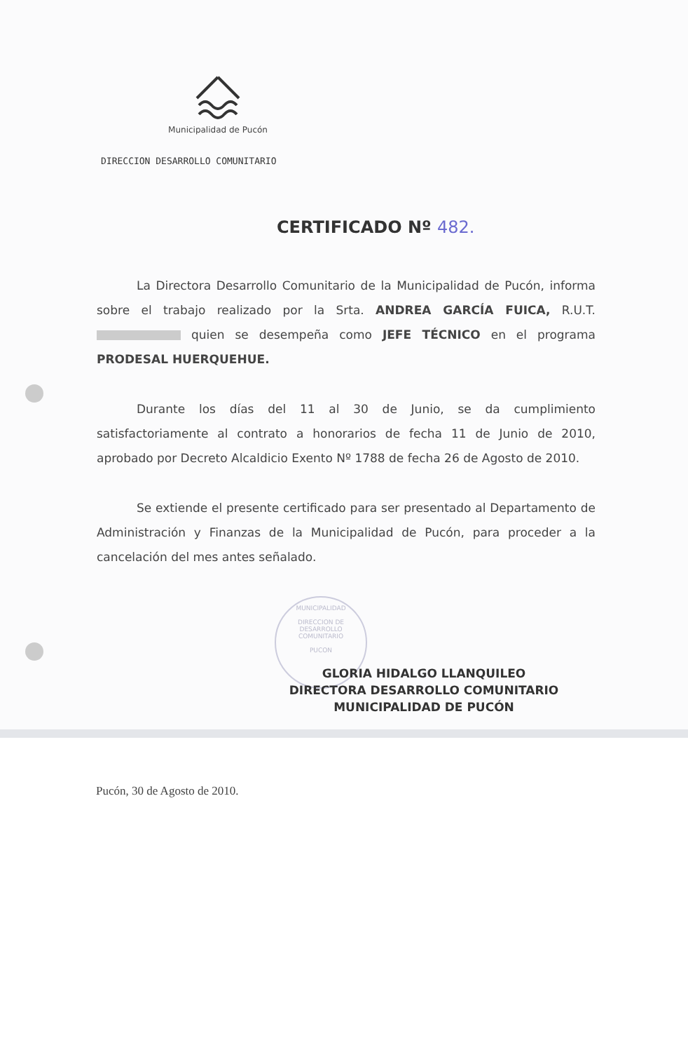Municipalidad de Pucón
DIRECCION DESARROLLO COMUNITARIO
CERTIFICADO Nº 482.
La Directora Desarrollo Comunitario de la Municipalidad de Pucón, informa sobre el trabajo realizado por la Srta. ANDREA GARCÍA FUICA, R.U.T. quien se desempeña como JEFE TÉCNICO en el programa PRODESAL HUERQUEHUE.
Durante los días del 11 al 30 de Junio, se da cumplimiento satisfactoriamente al contrato a honorarios de fecha 11 de Junio de 2010, aprobado por Decreto Alcaldicio Exento Nº 1788 de fecha 26 de Agosto de 2010.
Se extiende el presente certificado para ser presentado al Departamento de Administración y Finanzas de la Municipalidad de Pucón, para proceder a la cancelación del mes antes señalado.
MUNICIPALIDAD
DIRECCION DE
DESARROLLO
COMUNITARIO
PUCON
GLORIA HIDALGO LLANQUILEO
DIRECTORA DESARROLLO COMUNITARIO
MUNICIPALIDAD DE PUCÓN
Pucón, 30 de Agosto de 2010.